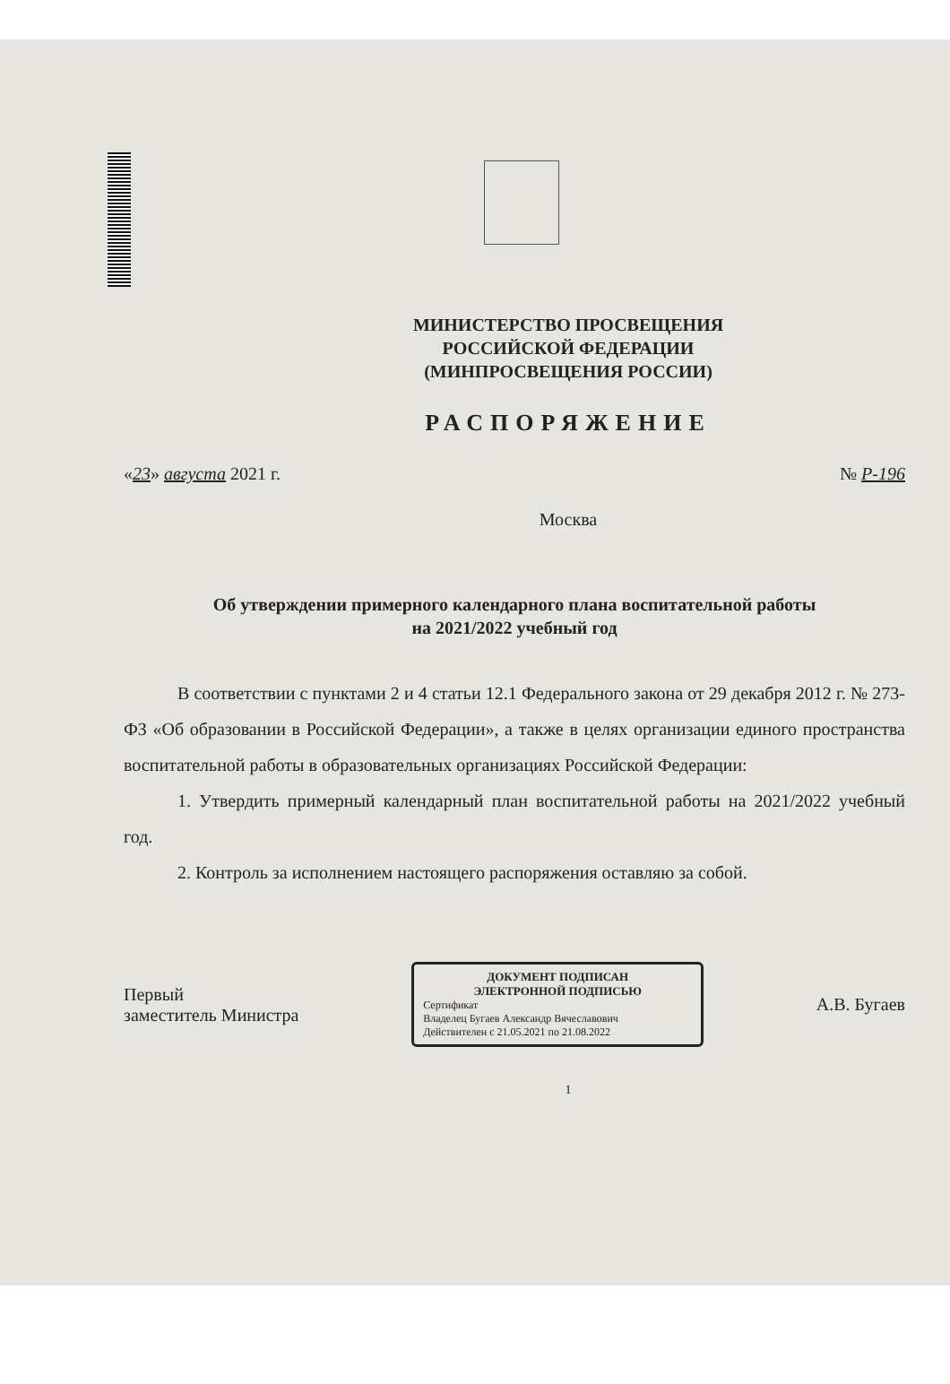МИНИСТЕРСТВО ПРОСВЕЩЕНИЯ
РОССИЙСКОЙ ФЕДЕРАЦИИ
(МИНПРОСВЕЩЕНИЯ РОССИИ)
РАСПОРЯЖЕНИЕ
«23» августа 2021 г. № Р-196
Москва
Об утверждении примерного календарного плана воспитательной работы
на 2021/2022 учебный год
В соответствии с пунктами 2 и 4 статьи 12.1 Федерального закона от 29 декабря 2012 г. № 273-ФЗ «Об образовании в Российской Федерации», а также в целях организации единого пространства воспитательной работы в образовательных организациях Российской Федерации:
1. Утвердить примерный календарный план воспитательной работы на 2021/2022 учебный год.
2. Контроль за исполнением настоящего распоряжения оставляю за собой.
Первый
заместитель Министра
ДОКУМЕНТ ПОДПИСАН
ЭЛЕКТРОННОЙ ПОДПИСЬЮ
Сертификат
Владелец Бугаев Александр Вячеславович
Действителен с 21.05.2021 по 21.08.2022
А.В. Бугаев
1